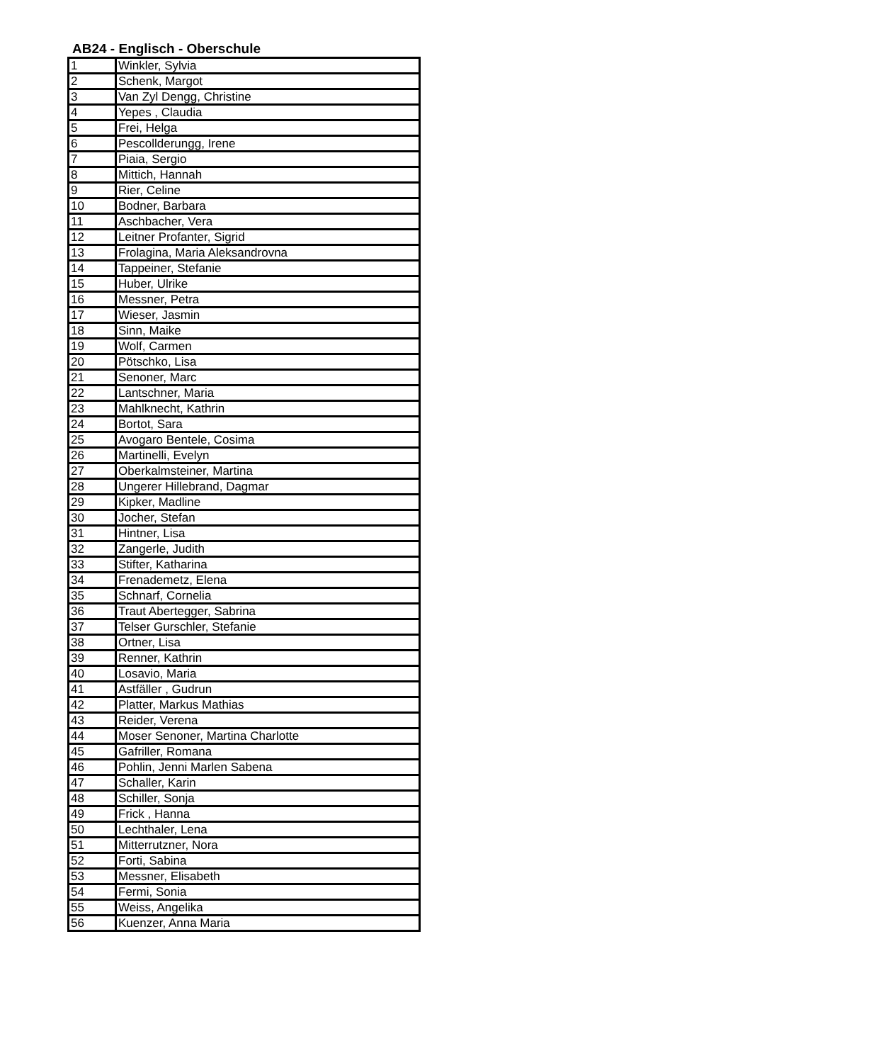AB24 - Englisch - Oberschule
| 1 | Winkler, Sylvia |
| 2 | Schenk, Margot |
| 3 | Van Zyl Dengg, Christine |
| 4 | Yepes , Claudia |
| 5 | Frei, Helga |
| 6 | Pescollderungg, Irene |
| 7 | Piaia, Sergio |
| 8 | Mittich, Hannah |
| 9 | Rier, Celine |
| 10 | Bodner, Barbara |
| 11 | Aschbacher, Vera |
| 12 | Leitner Profanter, Sigrid |
| 13 | Frolagina, Maria Aleksandrovna |
| 14 | Tappeiner, Stefanie |
| 15 | Huber, Ulrike |
| 16 | Messner, Petra |
| 17 | Wieser, Jasmin |
| 18 | Sinn, Maike |
| 19 | Wolf, Carmen |
| 20 | Pötschko, Lisa |
| 21 | Senoner, Marc |
| 22 | Lantschner, Maria |
| 23 | Mahlknecht, Kathrin |
| 24 | Bortot, Sara |
| 25 | Avogaro Bentele, Cosima |
| 26 | Martinelli, Evelyn |
| 27 | Oberkalmsteiner, Martina |
| 28 | Ungerer Hillebrand, Dagmar |
| 29 | Kipker, Madline |
| 30 | Jocher, Stefan |
| 31 | Hintner, Lisa |
| 32 | Zangerle, Judith |
| 33 | Stifter, Katharina |
| 34 | Frenademetz, Elena |
| 35 | Schnarf, Cornelia |
| 36 | Traut Abertegger, Sabrina |
| 37 | Telser Gurschler, Stefanie |
| 38 | Ortner, Lisa |
| 39 | Renner, Kathrin |
| 40 | Losavio, Maria |
| 41 | Astfäller , Gudrun |
| 42 | Platter, Markus Mathias |
| 43 | Reider, Verena |
| 44 | Moser Senoner, Martina Charlotte |
| 45 | Gafriller, Romana |
| 46 | Pohlin, Jenni Marlen Sabena |
| 47 | Schaller, Karin |
| 48 | Schiller, Sonja |
| 49 | Frick , Hanna |
| 50 | Lechthaler, Lena |
| 51 | Mitterrutzner, Nora |
| 52 | Forti, Sabina |
| 53 | Messner, Elisabeth |
| 54 | Fermi, Sonia |
| 55 | Weiss, Angelika |
| 56 | Kuenzer, Anna Maria |